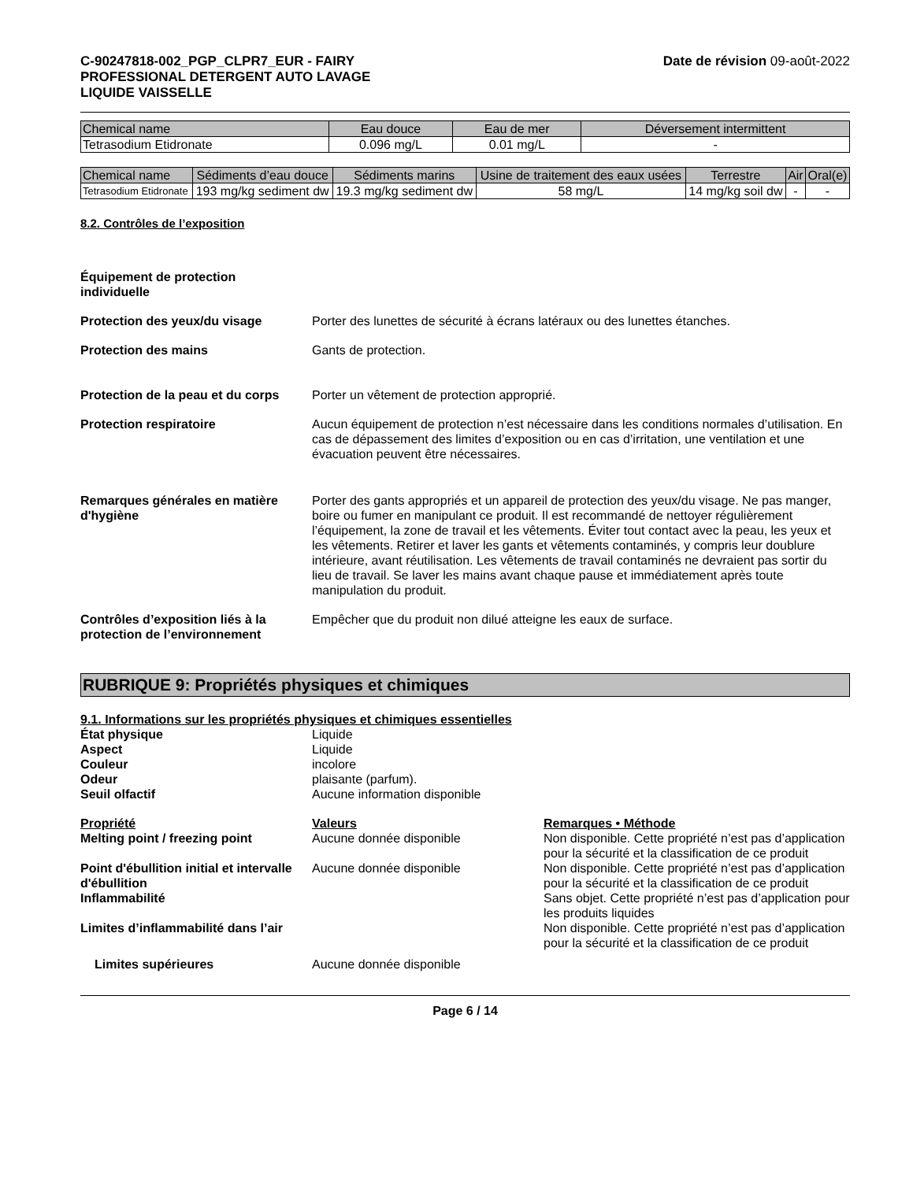C-90247818-002_PGP_CLPR7_EUR - FAIRY
PROFESSIONAL DETERGENT AUTO LAVAGE
LIQUIDE VAISSELLE
Date de révision 09-août-2022
| Chemical name | Eau douce | Eau de mer | Déversement intermittent |
| --- | --- | --- | --- |
| Tetrasodium Etidronate | 0.096 mg/L | 0.01 mg/L | - |
| Chemical name | Sédiments d’eau douce | Sédiments marins | Usine de traitement des eaux usées | Terrestre | Air | Oral(e) |
| --- | --- | --- | --- | --- | --- | --- |
| Tetrasodium Etidronate | 193 mg/kg sediment dw | 19.3 mg/kg sediment dw | 58 mg/L | 14 mg/kg soil dw | - | - |
8.2. Contrôles de l’exposition
Équipement de protection
individuelle
Protection des yeux/du visage Porter des lunettes de sécurité à écrans latéraux ou des lunettes étanches.
Protection des mains Gants de protection.
Protection de la peau et du corps Porter un vêtement de protection approprié.
Protection respiratoire Aucun équipement de protection n’est nécessaire dans les conditions normales d’utilisation. En cas de dépassement des limites d’exposition ou en cas d’irritation, une ventilation et une évacuation peuvent être nécessaires.
Remarques générales en matière d'hygiène Porter des gants appropriés et un appareil de protection des yeux/du visage. Ne pas manger, boire ou fumer en manipulant ce produit. Il est recommandé de nettoyer régulièrement l’équipement, la zone de travail et les vêtements. Éviter tout contact avec la peau, les yeux et les vêtements. Retirer et laver les gants et vêtements contaminés, y compris leur doublure intérieure, avant réutilisation. Les vêtements de travail contaminés ne devraient pas sortir du lieu de travail. Se laver les mains avant chaque pause et immédiatement après toute manipulation du produit.
Contrôles d’exposition liés à la protection de l’environnement Empêcher que du produit non dilué atteigne les eaux de surface.
RUBRIQUE 9: Propriétés physiques et chimiques
9.1. Informations sur les propriétés physiques et chimiques essentielles
État physique Liquide
Aspect Liquide
Couleur incolore
Odeur plaisante (parfum).
Seuil olfactif Aucune information disponible
Propriété Valeurs Remarques • Méthode
Melting point / freezing point Aucune donnée disponible Non disponible. Cette propriété n’est pas d’application pour la sécurité et la classification de ce produit
Point d'ébullition initial et intervalle d'ébullition Aucune donnée disponible Non disponible. Cette propriété n’est pas d’application pour la sécurité et la classification de ce produit
Inflammabilité Sans objet. Cette propriété n’est pas d’application pour les produits liquides
Limites d’inflammabilité dans l’air Non disponible. Cette propriété n’est pas d’application pour la sécurité et la classification de ce produit
Limites supérieures Aucune donnée disponible
Page 6 / 14